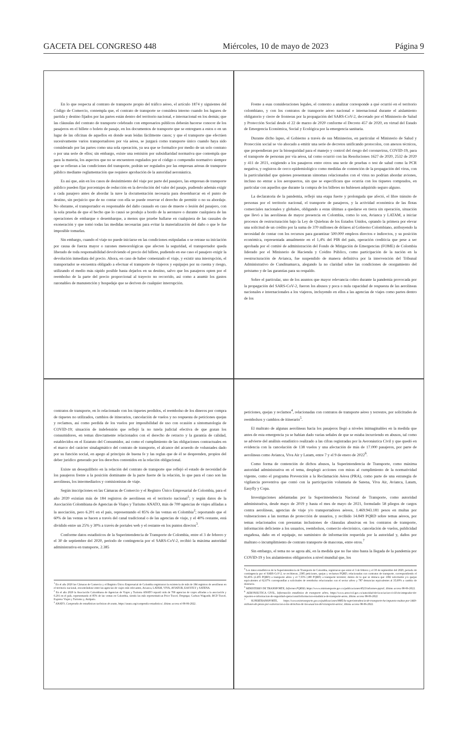GACETA DEL CONGRESO 448 Miércoles, 10 de mayo de 2023 Página 9
En lo que respecta al contrato de transporte propio del tráfico aéreo, el artículo 1874 y siguientes del Código de Comercio, contempla que, el contrato de transporte se considera interno cuando los lugares de partida y destino fijados por las partes están dentro del territorio nacional, e internacional en los demás; que las cláusulas del contrato de transporte celebrado con empresarios públicos deberán hacerse conocer de los pasajeros en el billete o boleto de pasaje, en los documentos de transporte que se entreguen a estos o en un lugar de las oficinas de aquellos en donde sean leídas fácilmente casos; y que el transporte que efectúen sucesivamente varios transportadores por vía aérea, se juzgará como transporte único cuando haya sido considerado por las partes como una sola operación, ya sea que se formalice por medio de un solo contrato o por una serie de ellos; sin embargo, existe una remisión por subsidiaridad normativa que contempla que para la materia, los aspectos que no se encuentren regulados por el código o compendio normativo siempre que se refieran a las condiciones del transporte, podrán ser regulados por las empresas aéreas de transporte público mediante reglamentación que requiere aprobación de la autoridad aeronáutica.
Es así que, aún en los casos de desistimiento del viaje por parte del pasajero, las empresas de transporte público pueden fijar porcentajes de reducción en la devolución del valor del pasaje, pudiendo además exigir a cada pasajero antes de abordar la nave la documentación necesaria para desembarcar en el punto de destino, sin perjuicio que de no contar con ella se puede reservar el derecho de permitir o no su abordaje. No obstante, el transportador es responsable del daño causado en caso de muerte o lesión del pasajero, con la sola prueba de que el hecho que lo causó se produjo a bordo de la aeronave o durante cualquiera de las operaciones de embarque o desembarque, a menos que pruebe hallarse en cualquiera de las causales de exoneración y que tomó todas las medidas necesarias para evitar la materialización del daño o que le fue imposible tomarlas.
Sin embargo, cuando el viaje no puede iniciarse en las condiciones estipuladas o se retrase su iniciación por causa de fuerza mayor o razones meteorológicas que afecten la seguridad, el transportador queda liberado de toda responsabilidad devolviendo el precio del billete, pudiendo en ese caso el pasajero exigir la devolución inmediata del precio. Ahora, en caso de haber comenzado el viaje, y existir una interrupción, el transportador se encuentra obligado a efectuar el transporte de viajeros y equipajes por su cuenta y riesgo, utilizando el medio más rápido posible hasta dejarlos en su destino, salvo que los pasajeros opten por el reembolso de la parte del precio proporcional al trayecto no recorrido, así como a asumir los gastos razonables de manutención y hospedaje que se deriven de cualquier interrupción.
Frente a esas consideraciones legales, el contexto a analizar corresponde a qué ocurrió en el territorio colombiano, y con los contratos de transporte aéreo nacional e internacional durante el aislamiento obligatorio y cierre de fronteras por la propagación del SARS-CoV-2, decretado por el Ministerio de Salud y Protección Social desde el 22 de marzo de 2020 conforme el Decreto 457 de 2020, en virtud del Estado de Emergencia Económica, Social y Ecológica por la emergencia sanitaria.
Durante dicho lapso, el Gobierno a través de sus Ministerios, en particular el Ministerio de Salud y Protección social se vio abocado a emitir una serie de decretos unificando protocolos, con anexos técnicos, que propendieran por la bioseguridad para el manejo y control del riesgo del coronavirus, COVID-19, para el transporte de personas por vía aérea, tal como ocurrió con las Resoluciones 1627 de 2020, 2532 de 2020 y 411 de 2021, exigiendo a los pasajeros entre otros una serie de pruebas o test de salud como la PCR negativa, y registros de cerco epidemiológico como medidas de contención de la propagación del virus, con la particularidad que quienes presentaran síntomas relacionados con el virus no podrían abordar aviones, incluso no entrar a los aeropuertos, sin que se especificara que ocurría con los tiquetes comprados, en particular con aquellos que durante la compra de los billetes no hubiesen adquirido seguro alguno.
La declaratoria de la pandemia, reflejó una etapa fuerte y prolongada que afectó, el libre tránsito de personas por el territorio nacional, el transporte de pasajeros, y la actividad económica de las flotas comerciales nacionales y globales, obligando a estas últimas a quedarse en tierra sin operación, situación que llevó a las aerolíneas de mayor presencia en Colombia, como lo son, Avianca y LATAM, a iniciar procesos de restructuración bajo la Ley de Quiebras de los Estados Unidos, optando la primera por elevar una solicitud de un crédito por la suma de 370 millones de dólares al Gobierno Colombiano, atribuyendo la necesidad de contar con los recursos para garantizar 500.000 empleos directos e indirectos, y su posición económica, representada anualmente en el 1,4% del PIB del país, operación crediticia que pese a ser aprobada por el comité de administración del Fondo de Mitigación de Emergencias (FOME) de Colombia liderado por el Ministerio de Hacienda y Crédito Público, como participación de la nación en la reestructuración de Avianca, fue suspendido de manera definitiva por la intervención del Tribunal Administrativo de Cundinamarca, alegando la no claridad sobre las condiciones de otorgamiento del préstamo y de las garantías para su respaldo.
Sobre el particular, uno de los asuntos que mayor relevancia cobro durante la pandemia provocada por la propagación del SARS-CoV-2, fueron los abusos y poca o nula capacidad de respuesta de las aerolíneas nacionales e internacionales a los viajeros, incluyendo en ellos a las agencias de viajes como partes dentro de los
contratos de transporte, en lo relacionado con los tiquetes perdidos, el reembolso de los dineros por compra de tiquetes no utilizados, cambios de itinerarios, cancelación de vuelos y no respuesta de peticiones quejas y reclamos, así como perdida de los vuelos por imposibilidad de uso con ocasión a sintomatología de COVID-19; situación de indefensión que reflejó la no tutela judicial efectiva de que gozan los consumidores, en temas directamente relacionados con el derecho de retracto y la garantía de calidad, establecidos en el Estatuto del Consumidor, así como el cumplimiento de las obligaciones contractuales en el marco del carácter sinalagmático del contrato de transporte, el alcance del acuerdo de voluntades dado por su función social, en apego al principio de buena fe y las reglas que de él se desprenden, propios del deber jurídico generado por los derechos contenidos en la relación obligacional.
Existe un desequilibrio en la relación del contrato de transporte que reflejó el estado de necesidad de los pasajeros frente a la posición dominante de la parte fuerte de la relación, lo que para el caso son las aerolíneas, los intermediarios y comisionistas de viaje.
Según inscripciones en las Cámaras de Comercio y el Registro Único Empresarial de Colombia, para el año 2020 existían más de 184 registros de aerolíneas en el territorio nacional<sup>1</sup>; y según datos de la Asociación Colombiana de Agencias de Viajes y Turismo ANATO, más de 700 agencias de viajes afiladas a la asociación, pero 6.201 en el país, representando el 85% de las ventas en Colombia<sup>2</sup>; reportando que el 60% de las ventas se hacen a través del canal tradicional o de las agencias de viaje, y el 40% restante, está dividido entre un 25% y 30% a través de portales web y el restante en los puntos directos<sup>3</sup>.
Conforme datos estadísticos de la Superintendencia de Transporte de Colombia, entre el 3 de febrero y el 30 de septiembre del 2020, periodo de contingencia por el SARS-CoV-2, recibió la máxima autoridad administrativa en transporte, 2.385
<sup>1</sup> En el año 2020 las Cámaras de Comercio y el Registro Único Empresarial de Colombia registraron la existencia de más de 184 registros de aerolíneas en el territorio nacional, encontrándose entre las agencias de viajes más relevantes, Avianca, LATAM, VIVA, AVIATUR, EASYFLY y SATENA.
<sup>2</sup> En el año 2020 la Asociación Colombiana de Agencias de Viajes y Turismo ANATO reportó más de 700 agencias de viajes afiladas a la asociación y 6.201 en el país, representando el 85% de las ventas en Colombia, siendo las más representativas Price Travel, Despegar, Carlson Wagonlit, BCD Travel, Expreso Viajes y Turismo y, Atrápalo.
<sup>3</sup> ANATO, Compendio de estadísticas turísticas de anato, https://anato.org/compendio-estadistico/, último acceso el 08-06-2022.
peticiones, quejas y reclamos<sup>4</sup>, relacionadas con contratos de transporte aéreo y terrestre, por solicitudes de reembolsos y cambios de itinerario<sup>5</sup>.
El maltrato de algunas aerolíneas hacia los pasajeros llegó a niveles inimaginables en la medida que antes de esta emergencia ya se habían dado varias señales de que se estaba incurriendo en abusos, tal como se advierte del análisis estadístico realizado a las cifras registradas por la Aeronáutica Civil y que quedó en evidencia con la cancelación de 138 vuelos y una afectación de más de 17.000 pasajeros, por parte de aerolíneas como Avianca, Viva Air y Latam, entre 7 y el 9 de enero de 2022<sup>6</sup>.
Como forma de contención de dichos abusos, la Superintendencia de Transporte, como máxima autoridad administrativa en el tema, desplegó acciones con miras al cumplimiento de la normatividad vigente, como el programa Prevención a la Reclamación Aérea (PRA), como parte de una estrategia de vigilancia preventiva que contó con la participación voluntaria de Satena, Viva Air, Avianca, Latam, Easyfly y Copa.
Investigaciones adelantadas por la Superintendencia Nacional de Transporte, como autoridad administrativa, desde mayo de 2019 y hasta el mes de mayo de 2021, formulado 58 pliegos de cargos contra aerolíneas, agencias de viaje y/o transportadores aéreos, 1.469.943.181 pesos en multas por vulneraciones a las normas de protección de usuarios, y recibido 14.849 PQRD sobre temas aéreos, por temas relacionados con presuntas inclusiones de cláusulas abusivas en los contratos de transporte, información deficiente a los usuarios, reembolsos, comercio electrónico, cancelación de vuelos, publicidad engañosa, daño en el equipaje, no suministro de información requerida por la autoridad y, daños por maltrato o incumplimiento de contrato transporte de mascotas, entre otros.<sup>7</sup>
Sin embargo, el tema no se agota ahí, en la medida que no fue sino hasta la llegada de la pandemia por COVID-19 y los aislamientos obligatorios a nivel mundial que, los
<sup>4</sup> Los datos estadísticos de la Superintendencia de Transporte de Colombia, registraron que entre el 3 de febrero y el 30 de septiembre del 2020, periodo de contingencia por el SARS-CoV-2, se recibieron, 2385 peticiones, quejas y reclamos PQRD, relacionadas con contratos de transporte, correspondiendo el 92,45% (2.205 PQRD) a transporte aéreo y el 7,55% (180 PQRD) a transporte terrestre; dentro de lo que se destaca que 1382 solicitudes y/o quejas equivalentes al 62,67% correspondían a solicitudes de reembolso relacionadas con el sector aéreo y 787 denuncias equivalentes al 35,69% a cambio de itinerario.
<sup>5</sup> MINISTERIO DE TRANSPORTE, Informes PQRSD, https://www.mintransporte.gov.co/publicaciones/4523/informes-pqrsd/, último acceso 08-06-2022.
<sup>6</sup> AERONÁUTICA CIVIL, Información estadística de transporte aéreo, https://www.aerocivil.gov.co/autoridad-de-la-aviacion-civil/iris-integrador-de-reportes-e-informacion-de-seguridad-operacional/informacion-estadistica-de-transporte-aereo, último acceso 08-06-2022
<sup>7</sup> SUPERTRANSPORTE, https://www.mintransporte.gov.co/publicaciones/9885/la-superintendencia-de-transporte-ha-impuesto-multas-por-1469-millones-de-pesos-por-vulneracion-a-los-derechos-de-los-usuarios-del-transporte-aereo/, último acceso 08-06-2022.